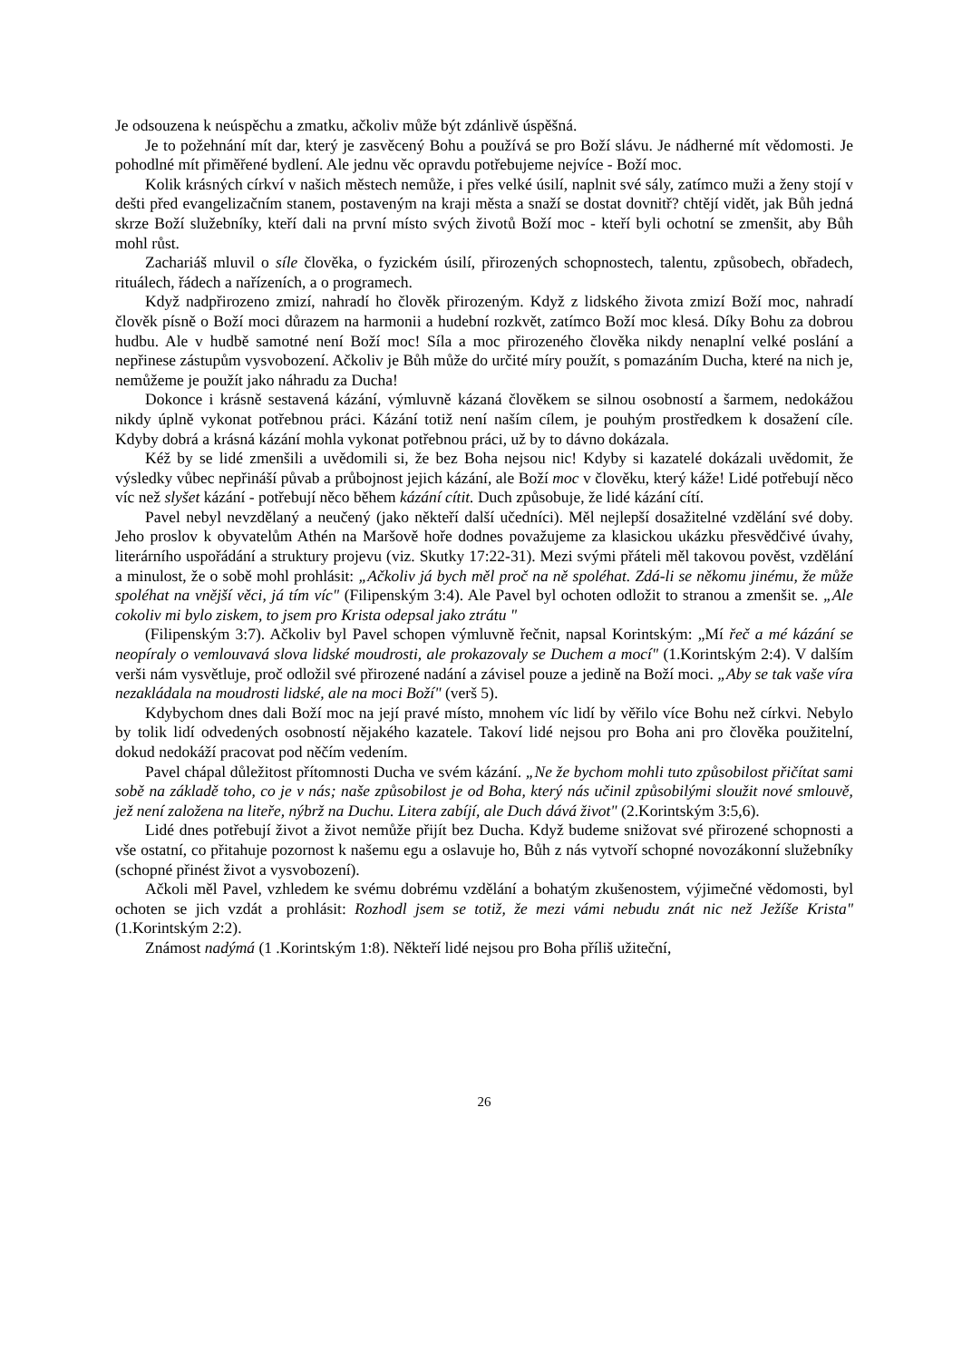Je odsouzena k neúspěchu a zmatku, ačkoliv může být zdánlivě úspěšná.
Je to požehnání mít dar, který je zasvěcený Bohu a používá se pro Boží slávu. Je nádherné mít vědomosti. Je pohodlné mít přiměřené bydlení. Ale jednu věc opravdu potřebujeme nejvíce - Boží moc.
Kolik krásných církví v našich městech nemůže, i přes velké úsilí, naplnit své sály, zatímco muži a ženy stojí v dešti před evangelizačním stanem, postaveným na kraji města a snaží se dostat dovnitř? chtějí vidět, jak Bůh jedná skrze Boží služebníky, kteří dali na první místo svých životů Boží moc - kteří byli ochotní se zmenšit, aby Bůh mohl růst.
Zachariáš mluvil o síle člověka, o fyzickém úsilí, přirozených schopnostech, talentu, způsobech, obřadech, rituálech, řádech a nařízeních, a o programech.
Když nadpřirozeno zmizí, nahradí ho člověk přirozeným. Když z lidského života zmizí Boží moc, nahradí člověk písně o Boží moci důrazem na harmonii a hudební rozkvět, zatímco Boží moc klesá. Díky Bohu za dobrou hudbu. Ale v hudbě samotné není Boží moc! Síla a moc přirozeného člověka nikdy nenaplní velké poslání a nepřinese zástupům vysvobození. Ačkoliv je Bůh může do určité míry použít, s pomazáním Ducha, které na nich je, nemůžeme je použít jako náhradu za Ducha!
Dokonce i krásně sestavená kázání, výmluvně kázaná člověkem se silnou osobností a šarmem, nedokážou nikdy úplně vykonat potřebnou práci. Kázání totiž není naším cílem, je pouhým prostředkem k dosažení cíle. Kdyby dobrá a krásná kázání mohla vykonat potřebnou práci, už by to dávno dokázala.
Kéž by se lidé zmenšili a uvědomili si, že bez Boha nejsou nic! Kdyby si kazatelé dokázali uvědomit, že výsledky vůbec nepřináší půvab a průbojnost jejich kázání, ale Boží moc v člověku, který káže! Lidé potřebují něco víc než slyšet kázání - potřebují něco během kázání cítit. Duch způsobuje, že lidé kázání cítí.
Pavel nebyl nevzdělaný a neučený (jako někteří další učedníci). Měl nejlepší dosažitelné vzdělání své doby. Jeho proslov k obyvatelům Athén na Maršově hoře dodnes považujeme za klasickou ukázku přesvědčivé úvahy, literárního uspořádání a struktury projevu (viz. Skutky 17:22-31). Mezi svými přáteli měl takovou pověst, vzdělání a minulost, že o sobě mohl prohlásit: „Ačkoliv já bych měl proč na ně spoléhat. Zdá-li se někomu jinému, že může spoléhat na vnější věci, já tím víc" (Filipenským 3:4). Ale Pavel byl ochoten odložit to stranou a zmenšit se. „Ale cokoliv mi bylo ziskem, to jsem pro Krista odepsal jako ztrátu "
(Filipenským 3:7). Ačkoliv byl Pavel schopen výmluvně řečnit, napsal Korintským: „Mí řeč a mé kázání se neopíraly o vemlouvavá slova lidské moudrosti, ale prokazovaly se Duchem a mocí" (1.Korintským 2:4). V dalším verši nám vysvětluje, proč odložil své přirozené nadání a závisel pouze a jedině na Boží moci. „Aby se tak vaše víra nezakládala na moudrosti lidské, ale na moci Boží" (verš 5).
Kdybychom dnes dali Boží moc na její pravé místo, mnohem víc lidí by věřilo více Bohu než církvi. Nebylo by tolik lidí odvedených osobností nějakého kazatele. Takoví lidé nejsou pro Boha ani pro člověka použitelní, dokud nedokáží pracovat pod něčím vedením.
Pavel chápal důležitost přítomnosti Ducha ve svém kázání. „Ne že bychom mohli tuto způsobilost přičítat sami sobě na základě toho, co je v nás; naše způsobilost je od Boha, který nás učinil způsobilými sloužit nové smlouvě, jež není založena na liteře, nýbrž na Duchu. Litera zabíjí, ale Duch dává život" (2.Korintským 3:5,6).
Lidé dnes potřebují život a život nemůže přijít bez Ducha. Když budeme snižovat své přirozené schopnosti a vše ostatní, co přitahuje pozornost k našemu egu a oslavuje ho, Bůh z nás vytvoří schopné novozákonní služebníky (schopné přinést život a vysvobození).
Ačkoli měl Pavel, vzhledem ke svému dobrému vzdělání a bohatým zkušenostem, výjimečné vědomosti, byl ochoten se jich vzdát a prohlásit: Rozhodl jsem se totiž, že mezi vámi nebudu znát nic než Ježíše Krista" (1.Korintským 2:2).
Známost nadýmá (1 .Korintským 1:8). Někteří lidé nejsou pro Boha příliš užiteční,
26